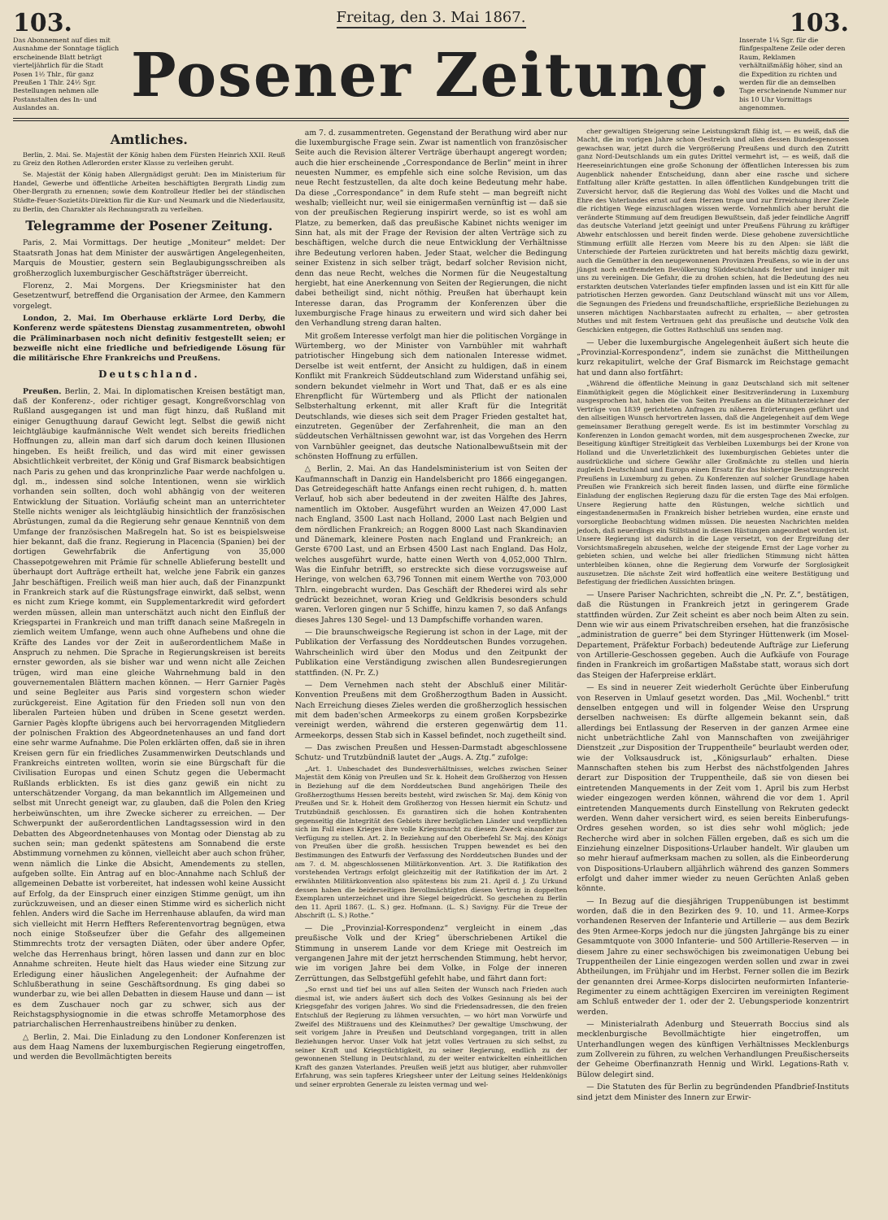103.
Freitag, den 3. Mai 1867.
103.
Das Abonnement auf dies mit Ausnahme der Sonntage täglich erscheinende Blatt beträgt vierteljährlich für die Stadt Posen 1½ Thlr., für ganz Preußen 1 Thlr. 24½ Sgr. Bestellungen nehmen alle Postanstalten des In- und Auslandes an.
Posener Zeitung.
Inserate 1¼ Sgr. für die fünfgespaltene Zeile oder deren Raum, Reklamen verhältnißmäßig höher, sind an die Expedition zu richten und werden für die an demselben Tage erscheinende Nummer nur bis 10 Uhr Vormittags angenommen.
Amtliches.
Berlin, 2. Mai. Se. Majestät der König haben dem Fürsten Heinrich XXII. Reuß zu Greiz den Rothen Adlerorden erster Klasse zu verleihen geruht.
Se. Majestät der König haben Allergnädigst geruht: Den im Ministerium für Handel, Gewerbe und öffentliche Arbeiten beschäftigten Bergrath Lindig zum Ober-Bergrath zu ernennen; sowie dem Kontrolleur Hedler bei der ständischen Städte-Feuer-Sozietäts-Direktion für die Kur- und Neumark und die Niederlausitz, zu Berlin, den Charakter als Rechnungsrath zu verleihen.
Telegramme der Posener Zeitung.
Paris, 2. Mai Vormittags. Der heutige „Moniteur“ meldet: Der Staatsrath Jonas hat dem Minister der auswärtigen Angelegenheiten, Marquis de Moustier, gestern sein Beglaubigungsschreiben als großherzoglich luxemburgischer Geschäftsträger überreicht.
Florenz, 2. Mai Morgens. Der Kriegsminister hat den Gesetzentwurf, betreffend die Organisation der Armee, den Kammern vorgelegt.
London, 2. Mai. Im Oberhause erklärte Lord Derby, die Konferenz werde spätestens Dienstag zusammentreten, obwohl die Präliminarbasen noch nicht definitiv festgestellt seien; er bezweifle nicht eine friedliche und befriedigende Lösung für die militärische Ehre Frankreichs und Preußens.
Deutschland.
Preußen. Berlin, 2. Mai. In diplomatischen Kreisen bestätigt man, daß der Konferenz-, oder richtiger gesagt, Kongreßvorschlag von Rußland ausgegangen ist und man fügt hinzu, daß Rußland mit einiger Genugthuung darauf Gewicht legt. Selbst die gewiß nicht leichtgläubige kaufmännische Welt wendet sich bereits friedlichen Hoffnungen zu, allein man darf sich darum doch keinen Illusionen hingeben. Es heißt freilich, und das wird mit einer gewissen Absichtlichkeit verbreitet, der König und Graf Bismarck beabsichtigen nach Paris zu gehen und das kronprinzliche Paar werde nachfolgen u. dgl. m., indessen sind solche Intentionen, wenn sie wirklich vorhanden sein sollten, doch wohl abhängig von der weiteren Entwicklung der Situation. Vorläufig scheint man an unterrichteter Stelle nichts weniger als leichtgläubig hinsichtlich der französischen Abrüstungen, zumal da die Regierung sehr genaue Kenntniß von dem Umfange der französischen Maßregeln hat. So ist es beispielsweise hier bekannt, daß die franz. Regierung in Placencia (Spanien) bei der dortigen Gewehrfabrik die Anfertigung von 35,000 Chassepotgewehren mit Prämie für schnelle Ablieferung bestellt und überhaupt dort Aufträge ertheilt hat, welche jene Fabrik ein ganzes Jahr beschäftigen. Freilich weiß man hier auch, daß der Finanzpunkt in Frankreich stark auf die Rüstungsfrage einwirkt, daß selbst, wenn es nicht zum Kriege kommt, ein Supplementarkredit wird gefordert werden müssen, allein man unterschätzt auch nicht den Einfluß der Kriegspartei in Frankreich und man trifft danach seine Maßregeln in ziemlich weitem Umfange, wenn auch ohne Aufhebens und ohne die Kräfte des Landes vor der Zeit in außerordentlichem Maße in Anspruch zu nehmen. Die Sprache in Regierungskreisen ist bereits ernster geworden, als sie bisher war und wenn nicht alle Zeichen trügen, wird man eine gleiche Wahrnehmung bald in den gouvernementalen Blättern machen können. — Herr Garnier Pagès und seine Begleiter aus Paris sind vorgestern schon wieder zurückgereist. Eine Agitation für den Frieden soll nun von den liberalen Parteien hüben und drüben in Scene gesetzt werden. Garnier Pagès klopfte übrigens auch bei hervorragenden Mitgliedern der polnischen Fraktion des Abgeordnetenhauses an und fand dort eine sehr warme Aufnahme. Die Polen erklärten offen, daß sie in ihren Kreisen gern für ein friedliches Zusammenwirken Deutschlands und Frankreichs eintreten wollten, worin sie eine Bürgschaft für die Civilisation Europas und einen Schutz gegen die Uebermacht Rußlands erblickten. Es ist dies ganz gewiß ein nicht zu unterschätzender Vorgang, da man bekanntlich im Allgemeinen und selbst mit Unrecht geneigt war, zu glauben, daß die Polen den Krieg herbeiwünschten, um ihre Zwecke sicherer zu erreichen. — Der Schwerpunkt der außerordentlichen Landtagssession wird in den Debatten des Abgeordnetenhauses von Montag oder Dienstag ab zu suchen sein; man gedenkt spätestens am Sonnabend die erste Abstimmung vornehmen zu können, vielleicht aber auch schon früher, wenn nämlich die Linke die Absicht, Amendements zu stellen, aufgeben sollte. Ein Antrag auf en bloc-Annahme nach Schluß der allgemeinen Debatte ist vorbereitet, hat indessen wohl keine Aussicht auf Erfolg, da der Einspruch einer einzigen Stimme genügt, um ihn zurückzuweisen, und an dieser einen Stimme wird es sicherlich nicht fehlen. Anders wird die Sache im Herrenhause ablaufen, da wird man sich vielleicht mit Herrn Heffters Referentenvortrag begnügen, etwa noch einige Stoßseufzer über die Gefahr des allgemeinen Stimmrechts trotz der versagten Diäten, oder über andere Opfer, welche das Herrenhaus bringt, hören lassen und dann zur en bloc Annahme schreiten. Heute hielt das Haus wieder eine Sitzung zur Erledigung einer häuslichen Angelegenheit: der Aufnahme der Schlußberathung in seine Geschäftsordnung. Es ging dabei so wunderbar zu, wie bei allen Debatten in diesem Hause und dann — ist es dem Zuschauer noch gar zu schwer, sich aus der Reichstagsphysiognomie in die etwas schroffe Metamorphose des patriarchalischen Herrenhaustreibens hinüber zu denken.
△ Berlin, 2. Mai. Die Einladung zu den Londoner Konferenzen ist aus dem Haag Namens der luxemburgischen Regierung eingetroffen, und werden die Bevollmächtigten bereits
am 7. d. zusammentreten. Gegenstand der Berathung wird aber nur die luxemburgische Frage sein. Zwar ist namentlich von französischer Seite auch die Revision älterer Verträge überhaupt angeregt worden; auch die hier erscheinende „Correspondance de Berlin“ meint in ihrer neuesten Nummer, es empfehle sich eine solche Revision, um das neue Recht festzustellen, da alte doch keine Bedeutung mehr habe. Da diese „Correspondance“ in dem Rufe steht — man begreift nicht weshalb; vielleicht nur, weil sie einigermaßen vernünftig ist — daß sie von der preußischen Regierung inspirirt werde, so ist es wohl am Platze, zu bemerken, daß das preußische Kabinet nichts weniger im Sinn hat, als mit der Frage der Revision der alten Verträge sich zu beschäftigen, welche durch die neue Entwicklung der Verhältnisse ihre Bedeutung verloren haben. Jeder Staat, welcher die Bedingung seiner Existenz in sich selber trägt, bedarf solcher Revision nicht, denn das neue Recht, welches die Normen für die Neugestaltung hergiebt, hat eine Anerkennung von Seiten der Regierungen, die nicht dabei betheiligt sind, nicht nöthig. Preußen hat überhaupt kein Interesse daran, das Programm der Konferenzen über die luxemburgische Frage hinaus zu erweitern und wird sich daher bei den Verhandlung streng daran halten.
Mit großem Interesse verfolgt man hier die politischen Vorgänge in Würtemberg, wo der Minister von Varnbühler mit wahrhaft patriotischer Hingebung sich dem nationalen Interesse widmet. Derselbe ist weit entfernt, der Ansicht zu huldigen, daß in einem Konflikt mit Frankreich Süddeutschland zum Widerstand unfähig sei, sondern bekundet vielmehr in Wort und That, daß er es als eine Ehrenpflicht für Würtemberg und als Pflicht der nationalen Selbsterhaltung erkennt, mit aller Kraft für die Integrität Deutschlands, wie dieses sich seit dem Prager Frieden gestaltet hat, einzutreten. Gegenüber der Zerfahrenheit, die man an den süddeutschen Verhältnissen gewohnt war, ist das Vorgehen des Herrn von Varnbühler geeignet, das deutsche Nationalbewußtsein mit der schönsten Hoffnung zu erfüllen.
△ Berlin, 2. Mai. An das Handelsministerium ist von Seiten der Kaufmannschaft in Danzig ein Handelsbericht pro 1866 eingegangen. Das Getreidegeschäft hatte Anfangs einen recht ruhigen, d. h. matten Verlauf, hob sich aber bedeutend in der zweiten Hälfte des Jahres, namentlich im Oktober. Ausgeführt wurden an Weizen 47,000 Last nach England, 3500 Last nach Holland, 2000 Last nach Belgien und dem nördlichen Frankreich; an Roggen 8000 Last nach Skandinavien und Dänemark, kleinere Posten nach England und Frankreich; an Gerste 6700 Last, und an Erbsen 4500 Last nach England. Das Holz, welches ausgeführt wurde, hatte einen Werth von 4,052,000 Thlrn. Was die Einfuhr betrifft, so erstreckte sich diese vorzugsweise auf Heringe, von welchen 63,796 Tonnen mit einem Werthe von 703,000 Thlrn. eingebracht wurden. Das Geschäft der Rhederei wird als sehr gedrückt bezeichnet, woran Krieg und Geldkrisis besonders schuld waren. Verloren gingen nur 5 Schiffe, hinzu kamen 7, so daß Anfangs dieses Jahres 130 Segel- und 13 Dampfschiffe vorhanden waren.
— Die braunschweigsche Regierung ist schon in der Lage, mit der Publikation der Verfassung des Norddeutschen Bundes vorzugehen. Wahrscheinlich wird über den Modus und den Zeitpunkt der Publikation eine Verständigung zwischen allen Bundesregierungen stattfinden. (N. Pr. Z.)
— Dem Vernehmen nach steht der Abschluß einer Militär-Konvention Preußens mit dem Großherzogthum Baden in Aussicht. Nach Erreichung dieses Zieles werden die großherzoglich hessischen mit dem baden'schen Armeekorps zu einem großen Korpsbezirke vereinigt werden, während die ersteren gegenwärtig dem 11. Armeekorps, dessen Stab sich in Kassel befindet, noch zugetheilt sind.
— Das zwischen Preußen und Hessen-Darmstadt abgeschlossene Schutz- und Trutzbündniß lautet der „Augs. A. Ztg.“ zufolge:
„Art. 1. Unbeschadet des Bundesverhältnisses, welches zwischen Seiner Majestät dem König von Preußen und Sr. k. Hoheit dem Großherzog von Hessen in Beziehung auf die dem Norddeutschen Bund angehörigen Theile des Großherzogthums Hessen bereits besteht, wird zwischen Sr. Maj. dem König von Preußen und Sr. k. Hoheit dem Großherzog von Hessen hiermit ein Schutz- und Trutzbündniß geschlossen. Es garantiren sich die hohen Kontrahenten gegenseitig die Integrität des Gebiets ihrer bezüglichen Länder und verpflichten sich im Fall eines Krieges ihre volle Kriegsmacht zu diesem Zweck einander zur Verfügung zu stellen. Art. 2. In Beziehung auf den Oberbefehl Sr. Maj. des Königs von Preußen über die großh. hessischen Truppen bewendet es bei den Bestimmungen des Entwurfs der Verfassung des Norddeutschen Bundes und der am 7. d. M. abgeschlossenen Militärkonvention. Art. 3. Die Ratifikation des vorstehenden Vertrags erfolgt gleichzeitig mit der Ratifikation der im Art. 2 erwähnten Militärkonvention also spätestens bis zum 21. April d. J. Zu Urkund dessen haben die beiderseitigen Bevollmächtigten diesen Vertrag in doppelten Exemplaren unterzeichnet und ihre Siegel beigedrückt. So geschehen zu Berlin den 11. April 1867. (L. S.) gez. Hofmann. (L. S.) Savigny. Für die Treue der Abschrift (L. S.) Rothe.“
— Die „Provinzial-Korrespondenz“ vergleicht in einem „das preußische Volk und der Krieg“ überschriebenen Artikel die Stimmung in unserem Lande vor dem Kriege mit Oestreich im vergangenen Jahre mit der jetzt herrschenden Stimmung, hebt hervor, wie im vorigen Jahre bei dem Volke, in Folge der inneren Zerrüttungen, das Selbstgefühl gefehlt habe, und fährt dann fort:
„So ernst und tief bei uns auf allen Seiten der Wunsch nach Frieden auch diesmal ist, wie anders äußert sich doch des Volkes Gesinnung als bei der Kriegsgefahr des vorigen Jahres. Wo sind die Friedensadressen, die den freien Entschluß der Regierung zu lähmen versuchten, — wo hört man Vorwürfe und Zweifel des Mißtrauens und des Kleinmuthes? Der gewaltige Umschwung, der seit vorigem Jahre in Preußen und Deutschland vorgegangen, tritt in allen Beziehungen hervor. Unser Volk hat jetzt volles Vertrauen zu sich selbst, zu seiner Kraft und Kriegstüchtigkeit, zu seiner Regierung, endlich zu der gewonnenen Stellung in Deutschland, zu der weiter entwickelten einheitlichen Kraft des ganzen Vaterlandes. Preußen weiß jetzt aus blutiger, aber ruhmvoller Erfahrung, was sein tapferes Kriegsheer unter der Leitung seines Heldenkönigs und seiner erprobten Generale zu leisten vermag und wel-
cher gewaltigen Steigerung seine Leistungskraft fähig ist, — es weiß, daß die Macht, die im vorigen Jahre schon Oestreich und allen dessen Bundesgenossen gewachsen war, jetzt durch die Vergrößerung Preußens und durch den Zutritt ganz Nord-Deutschlands um ein gutes Drittel vermehrt ist, — es weiß, daß die Heereseinrichtungen eine große Schonung der öffentlichen Interessen bis zum Augenblick nahender Entscheidung, dann aber eine rasche und sichere Entfaltung aller Kräfte gestatten. In allen öffentlichen Kundgebungen tritt die Zuversicht hervor, daß die Regierung das Wohl des Volkes und die Macht und Ehre des Vaterlandes ernst auf dem Herzen trage und zur Erreichung ihrer Ziele die richtigen Wege einzuschlagen wissen werde. Vornehmlich aber beruht die veränderte Stimmung auf dem freudigen Bewußtsein, daß jeder feindliche Angriff das deutsche Vaterland jetzt geeinigt und unter Preußens Führung zu kräftiger Abwehr entschlossen und bereit finden werde. Diese gehobene zuversichtliche Stimmung erfüllt alle Herzen vom Meere bis zu den Alpen: sie läßt die Unterschiede der Parteien zurücktreten und hat bereits mächtig dazu gewirkt, auch die Gemüther in den neugewonnenen Provinzen Preußens, so wie in der uns jüngst noch entfremdeten Bevölkerung Süddeutschlands fester und inniger mit uns zu vereinigen. Die Gefahr, die zu drohen schien, hat die Bedeutung des neu erstarkten deutschen Vaterlandes tiefer empfinden lassen und ist ein Kitt für alle patriotischen Herzen geworden. Ganz Deutschland wünscht mit uns vor Allem, die Segnungen des Friedens und freundschaftliche, ersprießliche Beziehungen zu unseren mächtigen Nachbarstaaten aufrecht zu erhalten, — aber getrosten Muthes und mit festem Vertrauen geht das preußische und deutsche Volk den Geschicken entgegen, die Gottes Rathschluß uns senden mag.
— Ueber die luxemburgische Angelegenheit äußert sich heute die „Provinzial-Korrespondenz“, indem sie zunächst die Mittheilungen kurz rekapitulirt, welche der Graf Bismarck im Reichstage gemacht hat und dann also fortfährt:
„Während die öffentliche Meinung in ganz Deutschland sich mit seltener Einmüthigkeit gegen die Möglichkeit einer Besitzveränderung in Luxemburg ausgesprochen hat, haben die von Seiten Preußens an die Mitunterzeichner der Verträge von 1839 gerichteten Anfragen zu näheren Erörterungen geführt und den allseitigen Wunsch hervortreten lassen, daß die Angelegenheit auf dem Wege gemeinsamer Berathung geregelt werde. Es ist im bestimmter Vorschlag zu Konferenzen in London gemacht worden, mit dem ausgesprochenen Zwecke, zur Beseitigung künftiger Streitigkeit das Verbleiben Luxemburgs bei der Krone von Holland und die Unverletzlichkeit des luxemburgischen Gebietes unter die ausdrückliche und sichere Gewähr aller Großmächte zu stellen und hierin zugleich Deutschland und Europa einen Ersatz für das bisherige Besatzungsrecht Preußens in Luxemburg zu geben. Zu Konferenzen auf solcher Grundlage haben Preußen wie Frankreich sich bereit finden lassen, und dürfte eine förmliche Einladung der englischen Regierung dazu für die ersten Tage des Mai erfolgen. Unsere Regierung hatte den Rüstungen, welche sichtlich und eingestandenermaßen in Frankreich bisher betrieben wurden, eine ernste und vorsorgliche Beobachtung widmen müssen. Die neuesten Nachrichten melden jedoch, daß neuerdings ein Stillstand in diesen Rüstungen angeordnet worden ist. Unsere Regierung ist dadurch in die Lage versetzt, von der Ergreifung der Vorsichtsmaßregeln abzusehen, welche der steigende Ernst der Lage vorher zu gebieten schien, und welche bei aller friedlichen Stimmung nicht hätten unterbleiben können, ohne die Regierung dem Vorwurfe der Sorglosigkeit auszusetzen. Die nächste Zeit wird hoffentlich eine weitere Bestätigung und Befestigung der friedlichen Aussichten bringen.
— Unsere Pariser Nachrichten, schreibt die „N. Pr. Z.“, bestätigen, daß die Rüstungen in Frankreich jetzt in geringerem Grade stattfinden würden. Zur Zeit scheint es aber noch beim Alten zu sein. Denn wie wir aus einem Privatschreiben ersehen, hat die französische „administration de guerre“ bei dem Styringer Hüttenwerk (im Mosel-Departement, Präfektur Forbach) bedeutende Aufträge zur Lieferung von Artillerie-Geschossen gegeben. Auch die Aufkäufe von Fourage finden in Frankreich im großartigen Maßstabe statt, woraus sich dort das Steigen der Haferpreise erklärt.
— Es sind in neuerer Zeit wiederholt Gerüchte über Einberufung von Reserven in Umlauf gesetzt worden. Das „Mil. Wochenbl.“ tritt denselben entgegen und will in folgender Weise den Ursprung derselben nachweisen: Es dürfte allgemein bekannt sein, daß allerdings bei Entlassung der Reserven in der ganzen Armee eine nicht unbeträchtliche Zahl von Mannschaften von zweijähriger Dienstzeit „zur Disposition der Truppentheile“ beurlaubt werden oder, wie der Volksausdruck ist, „Königsurlaub“ erhalten. Diese Mannschaften stehen bis zum Herbst des nächstfolgenden Jahres derart zur Disposition der Truppentheile, daß sie von diesen bei eintretenden Manquements in der Zeit vom 1. April bis zum Herbst wieder eingezogen werden können, während die vor dem 1. April eintretenden Manquements durch Einstellung von Rekruten gedeckt werden. Wenn daher versichert wird, es seien bereits Einberufungs-Ordres gesehen worden, so ist dies sehr wohl möglich; jede Recherche wird aber in solchen Fällen ergeben, daß es sich um die Einziehung einzelner Dispositions-Urlauber handelt. Wir glauben um so mehr hierauf aufmerksam machen zu sollen, als die Einbeorderung von Dispositions-Urlaubern alljährlich während des ganzen Sommers erfolgt und daher immer wieder zu neuen Gerüchten Anlaß geben könnte.
— In Bezug auf die diesjährigen Truppenübungen ist bestimmt worden, daß die in den Bezirken des 9. 10. und 11. Armee-Korps vorhandenen Reserven der Infanterie und Artillerie — aus dem Bezirk des 9ten Armee-Korps jedoch nur die jüngsten Jahrgänge bis zu einer Gesammtquote von 3000 Infanterie- und 500 Artillerie-Reserven — in diesem Jahre zu einer sechswöchigen bis zweimonatigen Uebung bei Truppentheilen der Linie eingezogen werden sollen und zwar in zwei Abtheilungen, im Frühjahr und im Herbst. Ferner sollen die im Bezirk der genannten drei Armee-Korps dislocirten neuformirten Infanterie-Regimenter zu einem achttägigen Exerciren im vereinigten Regiment am Schluß entweder der 1. oder der 2. Uebungsperiode konzentrirt werden.
— Ministerialrath Adenburg und Steuerrath Boccius sind als mecklenburgische Bevollmächtigte hier eingetroffen, um Unterhandlungen wegen des künftigen Verhältnisses Mecklenburgs zum Zollverein zu führen, zu welchen Verhandlungen Preußischerseits der Geheime Oberfinanzrath Hennig und Wirkl. Legations-Rath v. Bülow delegirt sind.
— Die Statuten des für Berlin zu begründenden Pfandbrief-Instituts sind jetzt dem Minister des Innern zur Erwir-